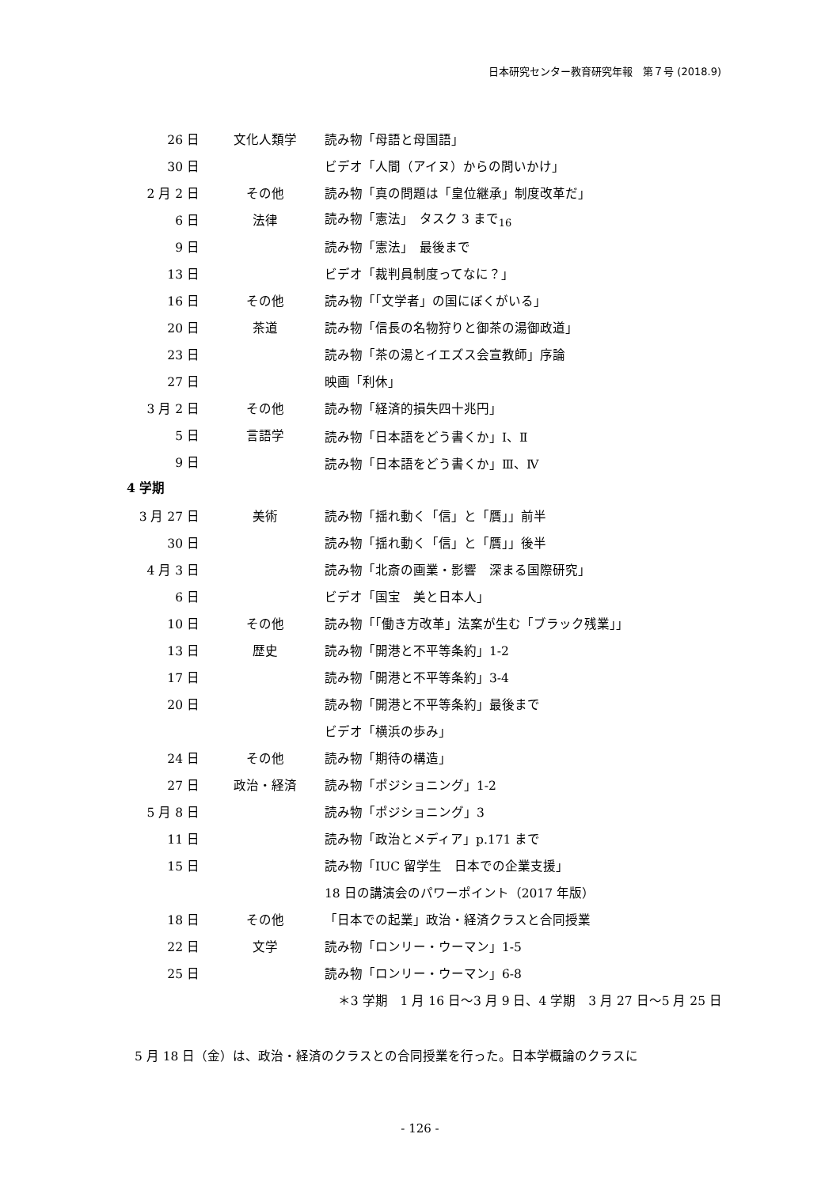日本研究センター教育研究年報　第７号 (2018.9)
| 26 日 | 文化人類学 | 読み物「母語と母国語」 |
| 30 日 | | ビデオ「人間（アイヌ）からの問いかけ」 |
| 2 月 2 日 | その他 | 読み物「真の問題は「皇位継承」制度改革だ」 |
| 6 日 | 法律 | 読み物「憲法」 タスク 3 まで<sub>16</sub> |
| 9 日 | | 読み物「憲法」 最後まで |
| 13 日 | | ビデオ「裁判員制度ってなに？」 |
| 16 日 | その他 | 読み物「「文学者」の国にぼくがいる」 |
| 20 日 | 茶道 | 読み物「信長の名物狩りと御茶の湯御政道」 |
| 23 日 | | 読み物「茶の湯とイエズス会宣教師」序論 |
| 27 日 | | 映画「利休」 |
| 3 月 2 日 | その他 | 読み物「経済的損失四十兆円」 |
| 5 日 | 言語学 | 読み物「日本語をどう書くか」Ⅰ、Ⅱ |
| 9 日 | | 読み物「日本語をどう書くか」Ⅲ、Ⅳ |
4 学期
| 3 月 27 日 | 美術 | 読み物「揺れ動く「信」と「贋」」前半 |
| 30 日 | | 読み物「揺れ動く「信」と「贋」」後半 |
| 4 月 3 日 | | 読み物「北斎の画業・影響 深まる国際研究」 |
| 6 日 | | ビデオ「国宝 美と日本人」 |
| 10 日 | その他 | 読み物「「働き方改革」法案が生む「ブラック残業」」 |
| 13 日 | 歴史 | 読み物「開港と不平等条約」1-2 |
| 17 日 | | 読み物「開港と不平等条約」3-4 |
| 20 日 | | 読み物「開港と不平等条約」最後まで |
| | | ビデオ「横浜の歩み」 |
| 24 日 | その他 | 読み物「期待の構造」 |
| 27 日 | 政治・経済 | 読み物「ポジショニング」1-2 |
| 5 月 8 日 | | 読み物「ポジショニング」3 |
| 11 日 | | 読み物「政治とメディア」p.171 まで |
| 15 日 | | 読み物「IUC 留学生 日本での企業支援」 |
| | | 18 日の講演会のパワーポイント（2017 年版） |
| 18 日 | その他 | 「日本での起業」政治・経済クラスと合同授業 |
| 22 日 | 文学 | 読み物「ロンリー・ウーマン」1-5 |
| 25 日 | | 読み物「ロンリー・ウーマン」6-8 |
＊3 学期　1 月 16 日～3 月 9 日、4 学期　3 月 27 日～5 月 25 日
5 月 18 日（金）は、政治・経済のクラスとの合同授業を行った。日本学概論のクラスに
- 126 -